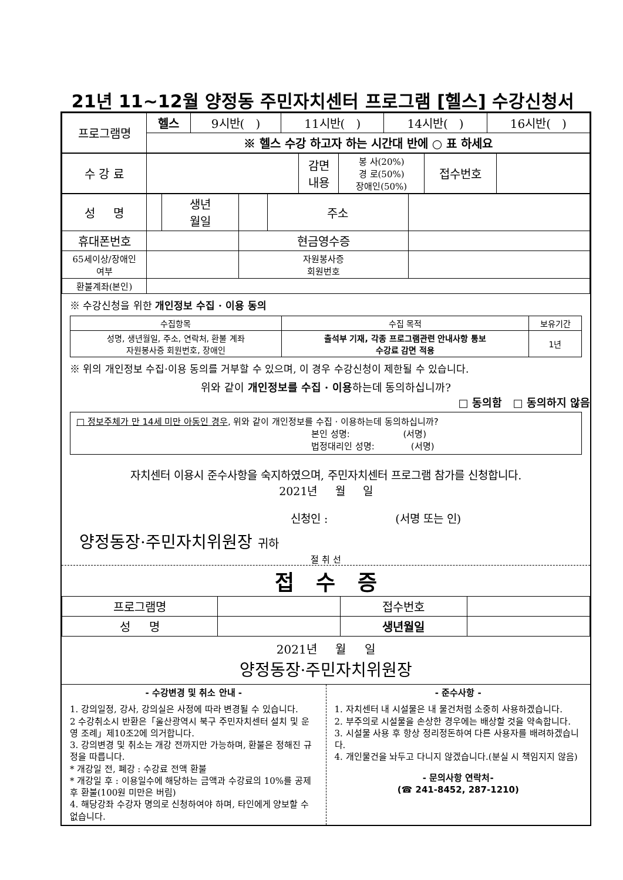21년 11~12월 양정동 주민자치센터 프로그램 [헬스] 수강신청서
| 프로그램명 | 헬스 | 9시반( ) | 11시반( ) | 14시반( ) | 16시반( ) |
| | ※ 헬스 수강 하고자 하는 시간대 반에 ○ 표 하세요 | | | | |
| 수 강 료 | | 감면 내용 | 봉 사(20%) 경 로(50%) 장애인(50%) | 접수번호 | |
| 성 명 | | 생년 월일 | | 주소 | |
| 휴대폰번호 | | | 현금영수증 | | |
| 65세이상/장애인 여부 | | | 자원봉사증 회원번호 | | |
| 환불계좌(본인) | | | | | |
※ 수강신청을 위한 개인정보 수집 · 이용 동의
| 수집항목 | 수집 목적 | 보유기간 |
| --- | --- | --- |
| 성명, 생년월일, 주소, 연락처, 환불 계좌 자원봉사증 회원번호, 장애인 | 출석부 기재, 각종 프로그램관련 안내사항 통보 수강료 감면 적용 | 1년 |
※ 위의 개인정보 수집·이용 동의를 거부할 수 있으며, 이 경우 수강신청이 제한될 수 있습니다.
위와 같이 개인정보를 수집 · 이용하는데 동의하십니까?
□ 동의함 □ 동의하지 않음
□ 정보주체가 만 14세 미만 아동인 경우, 위와 같이 개인정보를 수집 · 이용하는데 동의하십니까?
본인 성명: (서명)
법정대리인 성명: (서명)
자치센터 이용시 준수사항을 숙지하였으며, 주민자치센터 프로그램 참가를 신청합니다.
2021년 월 일
신청인 : (서명 또는 인)
양정동장·주민자치위원장 귀하
절 취 선
접 수 증
| 프로그램명 | | 접수번호 | |
| 성 명 | | 생년월일 | |
2021년 월 일
양정동장·주민자치위원장
- 수강변경 및 취소 안내 -
1. 강의일정, 강사, 강의실은 사정에 따라 변경될 수 있습니다.
2 수강취소시 반환은「울산광역시 북구 주민자치센터 설치 및 운영 조례」제10조2에 의거합니다.
3. 강의변경 및 취소는 개강 전까지만 가능하며, 환불은 정해진 규정을 따릅니다.
* 개강일 전, 폐강 : 수강료 전액 환불
* 개강일 후 : 이용일수에 해당하는 금액과 수강료의 10%를 공제 후 환불(100원 미만은 버림)
4. 해당강좌 수강자 명의로 신청하여야 하며, 타인에게 양보할 수 없습니다.
- 준수사항 -
1. 자치센터 내 시설물은 내 물건처럼 소중히 사용하겠습니다.
2. 부주의로 시설물을 손상한 경우에는 배상할 것을 약속합니다.
3. 시설물 사용 후 항상 정리정돈하여 다른 사용자를 배려하겠습니다.
4. 개인물건을 놔두고 다니지 않겠습니다.(분실 시 책임지지 않음)
- 문의사항 연락처-
(☎ 241-8452, 287-1210)